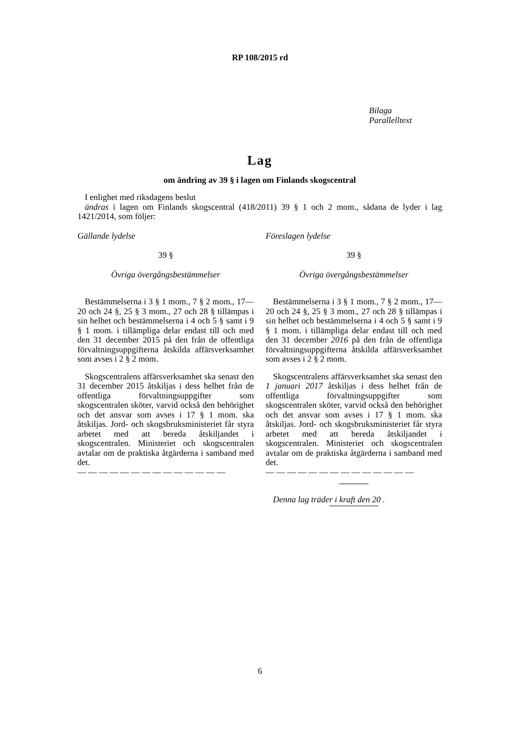RP 108/2015 rd
Bilaga
Parallelltext
Lag
om ändring av 39 § i lagen om Finlands skogscentral
I enlighet med riksdagens beslut
ändras i lagen om Finlands skogscentral (418/2011) 39 § 1 och 2 mom., sådana de lyder i lag 1421/2014, som följer:
Gällande lydelse
39 §
Övriga övergångsbestämmelser
Bestämmelserna i 3 § 1 mom., 7 § 2 mom., 17—20 och 24 §, 25 § 3 mom., 27 och 28 § tillämpas i sin helhet och bestämmelserna i 4 och 5 § samt i 9 § 1 mom. i tillämpliga delar endast till och med den 31 december 2015 på den från de offentliga förvaltningsuppgifterna åtskilda affärsverksamhet som avses i 2 § 2 mom.
Skogscentralens affärsverksamhet ska senast den 31 december 2015 åtskiljas i dess helhet från de offentliga förvaltningsuppgifter som skogscentralen sköter, varvid också den behörighet och det ansvar som avses i 17 § 1 mom. ska åtskiljas. Jord- och skogsbruksministeriet får styra arbetet med att bereda åtskiljandet i skogscentralen. Ministeriet och skogscentralen avtalar om de praktiska åtgärderna i samband med det.
— — — — — — — — — — — — — —
Föreslagen lydelse
39 §
Övriga övergångsbestämmelser
Bestämmelserna i 3 § 1 mom., 7 § 2 mom., 17—20 och 24 §, 25 § 3 mom., 27 och 28 § tillämpas i sin helhet och bestämmelserna i 4 och 5 § samt i 9 § 1 mom. i tillämpliga delar endast till och med den 31 december 2016 på den från de offentliga förvaltningsuppgifterna åtskilda affärsverksamhet som avses i 2 § 2 mom.
Skogscentralens affärsverksamhet ska senast den 1 januari 2017 åtskiljas i dess helhet från de offentliga förvaltningsuppgifter som skogscentralen sköter, varvid också den behörighet och det ansvar som avses i 17 § 1 mom. ska åtskiljas. Jord- och skogsbruksministeriet får styra arbetet med att bereda åtskiljandet i skogscentralen. Ministeriet och skogscentralen avtalar om de praktiska åtgärderna i samband med det.
— — — — — — — — — — — — — —
Denna lag träder i kraft den 20 .
6